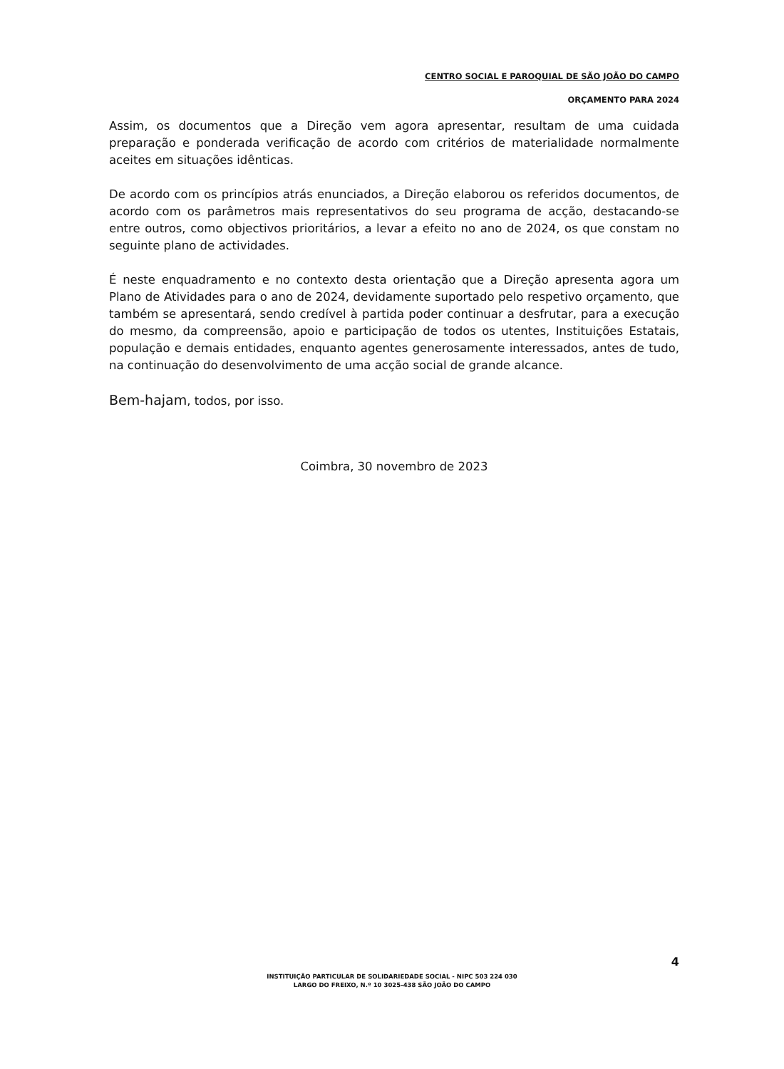CENTRO SOCIAL E PAROQUIAL DE SÃO JOÃO DO CAMPO
ORÇAMENTO PARA 2024
Assim, os documentos que a Direção vem agora apresentar, resultam de uma cuidada preparação e ponderada verificação de acordo com critérios de materialidade normalmente aceites em situações idênticas.
De acordo com os princípios atrás enunciados, a Direção elaborou os referidos documentos, de acordo com os parâmetros mais representativos do seu programa de acção, destacando-se entre outros, como objectivos prioritários, a levar a efeito no ano de 2024, os que constam no seguinte plano de actividades.
É neste enquadramento e no contexto desta orientação que a Direção apresenta agora um Plano de Atividades para o ano de 2024, devidamente suportado pelo respetivo orçamento, que também se apresentará, sendo credível à partida poder continuar a desfrutar, para a execução do mesmo, da compreensão, apoio e participação de todos os utentes, Instituições Estatais, população e demais entidades, enquanto agentes generosamente interessados, antes de tudo, na continuação do desenvolvimento de uma acção social de grande alcance.
Bem-hajam, todos, por isso.
Coimbra, 30 novembro de 2023
4
INSTITUIÇÃO PARTICULAR DE SOLIDARIEDADE SOCIAL - NIPC 503 224 030
LARGO DO FREIXO, N.º 10 3025-438 SÃO JOÃO DO CAMPO